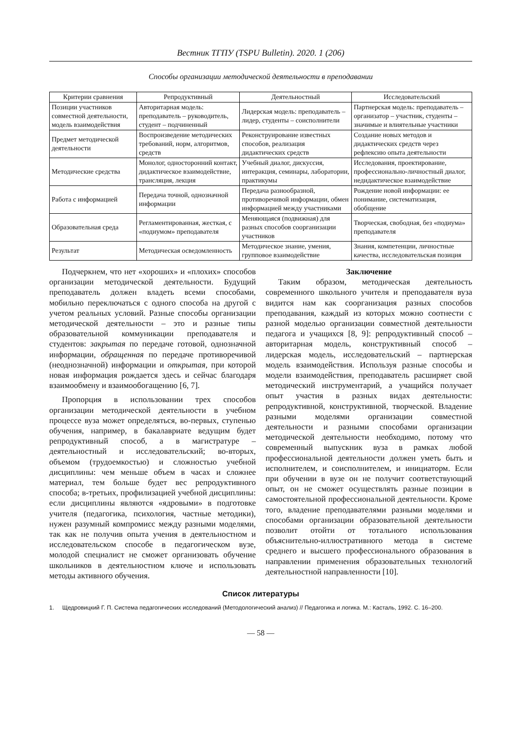Вестник ТГПУ (TSPU Bulletin). 2020. 1 (206)
Способы организации методической деятельности в преподавании
| Критерии сравнения | Репродуктивный | Деятельностный | Исследовательский |
| --- | --- | --- | --- |
| Позиции участников совместной деятельности, модель взаимодействия | Авторитарная модель: преподаватель – руководитель, студент – подчиненный | Лидерская модель: преподаватель – лидер, студенты – соисполнители | Партнерская модель: преподаватель – организатор – участник, студенты – значимые и влиятельные участники |
| Предмет методической деятельности | Воспроизведение методических требований, норм, алгоритмов, средств | Реконструирование известных способов, реализация дидактических средств | Создание новых методов и дидактических средств через рефлексию опыта деятельности |
| Методические средства | Монолог, односторонний контакт, дидактическое взаимодействие, трансляция, лекция | Учебный диалог, дискуссия, интеракция, семинары, лаборатории, практикумы | Исследования, проектирование, профессионально-личностный диалог, недидактическое взаимодействие |
| Работа с информацией | Передача точной, однозначной информации | Передача разнообразной, противоречивой информации, обмен информацией между участниками | Рождение новой информации: ее понимание, систематизация, обобщение |
| Образовательная среда | Регламентированная, жесткая, с «подиумом» преподавателя | Меняющаяся (подвижная) для разных способов соорганизации участников | Творческая, свободная, без «подиума» преподавателя |
| Результат | Методическая осведомленность | Методическое знание, умения, групповое взаимодействие | Знания, компетенции, личностные качества, исследовательская позиция |
Подчеркнем, что нет «хороших» и «плохих» способов организации методической деятельности. Будущий преподаватель должен владеть всеми способами, мобильно переключаться с одного способа на другой с учетом реальных условий. Разные способы организации методической деятельности – это и разные типы образовательной коммуникации преподавателя и студентов: закрытая по передаче готовой, однозначной информации, обращенная по передаче противоречивой (неоднозначной) информации и открытая, при которой новая информация рождается здесь и сейчас благодаря взаимообмену и взаимообогащению [6, 7].
Пропорция в использовании трех способов организации методической деятельности в учебном процессе вуза может определяться, во-первых, ступенью обучения, например, в бакалавриате ведущим будет репродуктивный способ, а в магистратуре – деятельностный и исследовательский; во-вторых, объемом (трудоемкостью) и сложностью учебной дисциплины: чем меньше объем в часах и сложнее материал, тем больше будет вес репродуктивного способа; в-третьих, профилизацией учебной дисциплины: если дисциплины являются «ядровыми» в подготовке учителя (педагогика, психология, частные методики), нужен разумный компромисс между разными моделями, так как не получив опыта учения в деятельностном и исследовательском способе в педагогическом вузе, молодой специалист не сможет организовать обучение школьников в деятельностном ключе и использовать методы активного обучения.
Заключение
Таким образом, методическая деятельность современного школьного учителя и преподавателя вуза видится нам как соорганизация разных способов преподавания, каждый из которых можно соотнести с разной моделью организации совместной деятельности педагога и учащихся [8, 9]: репродуктивный способ – авторитарная модель, конструктивный способ – лидерская модель, исследовательский – партнерская модель взаимодействия. Используя разные способы и модели взаимодействия, преподаватель расширяет свой методический инструментарий, а учащийся получает опыт участия в разных видах деятельности: репродуктивной, конструктивной, творческой. Владение разными моделями организации совместной деятельности и разными способами организации методической деятельности необходимо, потому что современный выпускник вуза в рамках любой профессиональной деятельности должен уметь быть и исполнителем, и соисполнителем, и инициаторм. Если при обучении в вузе он не получит соответствующий опыт, он не сможет осуществлять разные позиции в самостоятельной профессиональной деятельности. Кроме того, владение преподавателями разными моделями и способами организации образовательной деятельности позволит отойти от тотального использования объяснительно-иллюстративного метода в системе среднего и высшего профессионального образования в направлении применения образовательных технологий деятельностной направленности [10].
Список литературы
1. Щедровицкий Г. П. Система педагогических исследований (Методологический анализ) // Педагогика и логика. М.: Касталь, 1992. С. 16–200.
— 58 —